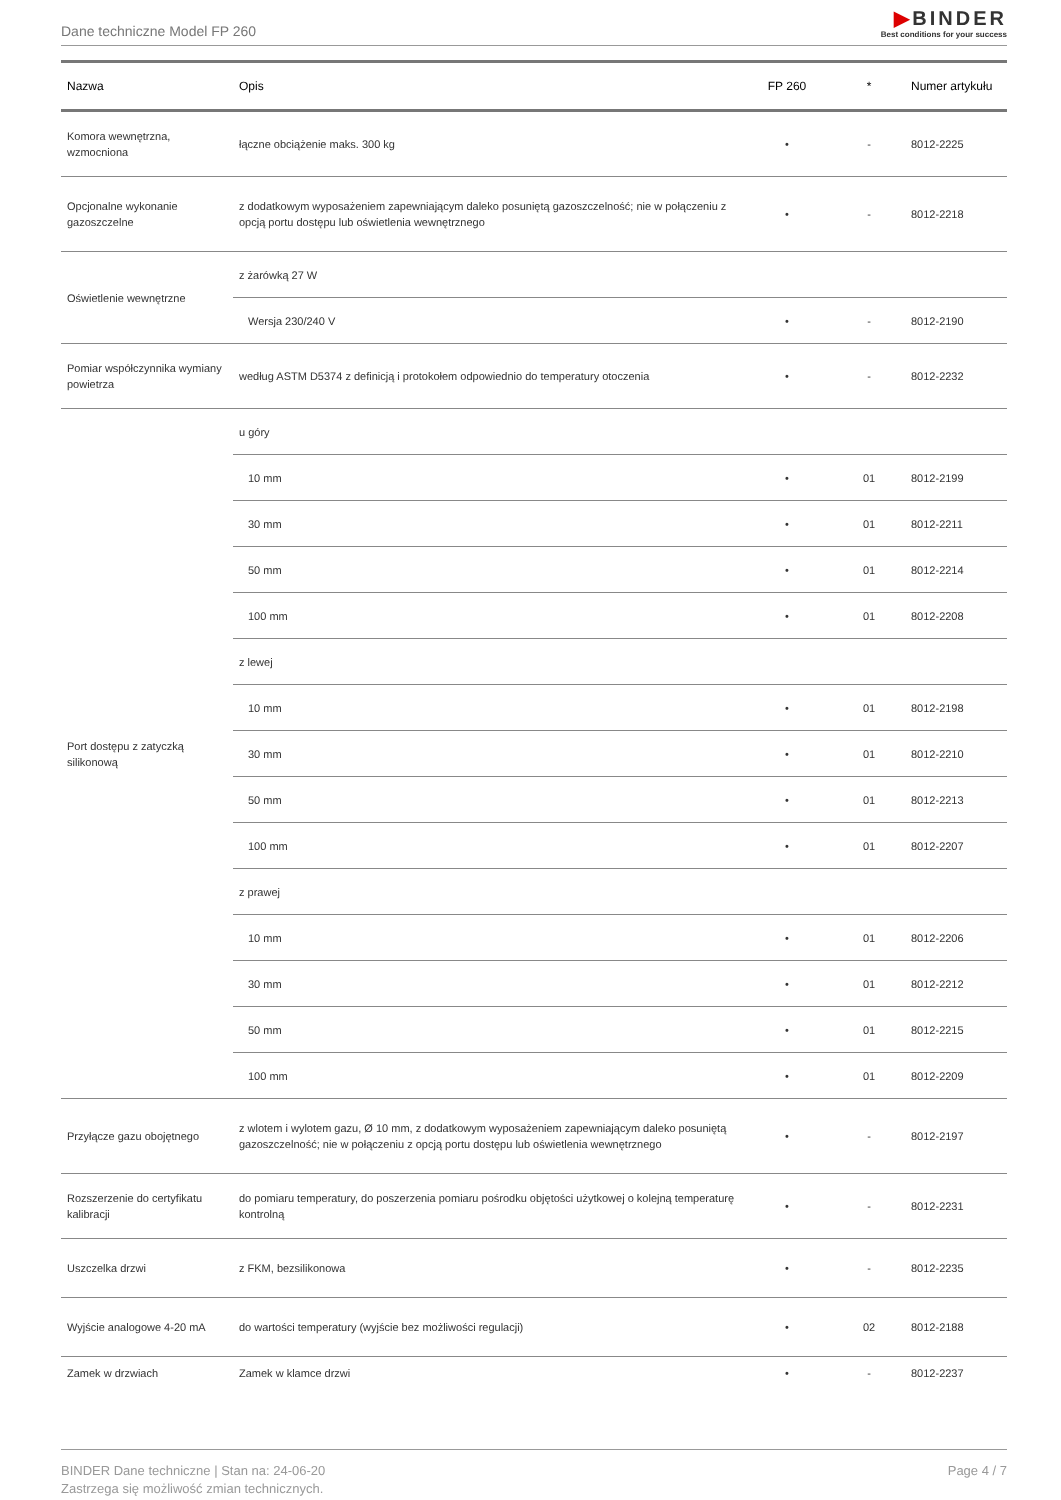Dane techniczne Model FP 260
▶BINDER
Best conditions for your success
| Nazwa | Opis | FP 260 | * | Numer artykułu |
| --- | --- | --- | --- | --- |
| Komora wewnętrzna, wzmocniona | łączne obciążenie maks. 300 kg | • | - | 8012-2225 |
| Opcjonalne wykonanie gazoszczelne | z dodatkowym wyposażeniem zapewniającym daleko posuniętą gazoszczelność; nie w połączeniu z opcją portu dostępu lub oświetlenia wewnętrznego | • | - | 8012-2218 |
| Oświetlenie wewnętrzne | z żarówką 27 W | | | |
| | Wersja 230/240 V | • | - | 8012-2190 |
| Pomiar współczynnika wymiany powietrza | według ASTM D5374 z definicją i protokołem odpowiednio do temperatury otoczenia | • | - | 8012-2232 |
| Port dostępu z zatyczką silikonową | u góry | | | |
| | 10 mm | • | 01 | 8012-2199 |
| | 30 mm | • | 01 | 8012-2211 |
| | 50 mm | • | 01 | 8012-2214 |
| | 100 mm | • | 01 | 8012-2208 |
| | z lewej | | | |
| | 10 mm | • | 01 | 8012-2198 |
| | 30 mm | • | 01 | 8012-2210 |
| | 50 mm | • | 01 | 8012-2213 |
| | 100 mm | • | 01 | 8012-2207 |
| | z prawej | | | |
| | 10 mm | • | 01 | 8012-2206 |
| | 30 mm | • | 01 | 8012-2212 |
| | 50 mm | • | 01 | 8012-2215 |
| | 100 mm | • | 01 | 8012-2209 |
| Przyłącze gazu obojętnego | z wlotem i wylotem gazu, Ø 10 mm, z dodatkowym wyposażeniem zapewniającym daleko posuniętą gazoszczelność; nie w połączeniu z opcją portu dostępu lub oświetlenia wewnętrznego | • | - | 8012-2197 |
| Rozszerzenie do certyfikatu kalibracji | do pomiaru temperatury, do poszerzenia pomiaru pośrodku objętości użytkowej o kolejną temperaturę kontrolną | • | - | 8012-2231 |
| Uszczelka drzwi | z FKM, bezsilikonowa | • | - | 8012-2235 |
| Wyjście analogowe 4-20 mA | do wartości temperatury (wyjście bez możliwości regulacji) | • | 02 | 8012-2188 |
| Zamek w drzwiach | Zamek w klamce drzwi | • | - | 8012-2237 |
BINDER Dane techniczne | Stan na: 24-06-20
Zastrzega się możliwość zmian technicznych.
Page 4 / 7